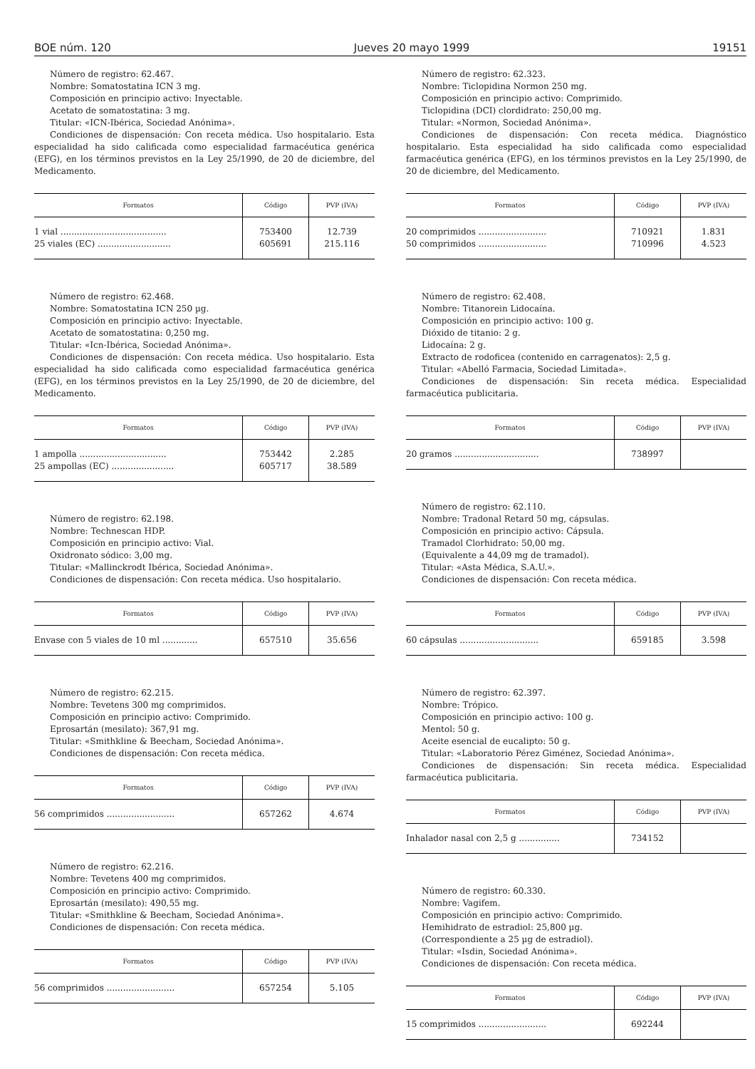BOE núm. 120 Jueves 20 mayo 1999 19151
Número de registro: 62.467.
Nombre: Somatostatina ICN 3 mg.
Composición en principio activo: Inyectable.
Acetato de somatostatina: 3 mg.
Titular: «ICN-Ibérica, Sociedad Anónima».
Condiciones de dispensación: Con receta médica. Uso hospitalario. Esta especialidad ha sido calificada como especialidad farmacéutica genérica (EFG), en los términos previstos en la Ley 25/1990, de 20 de diciembre, del Medicamento.
| Formatos | Código | PVP (IVA) |
| --- | --- | --- |
| 1 vial ....................................... 25 viales (EC) ........................... | 753400 605691 | 12.739 215.116 |
Número de registro: 62.468.
Nombre: Somatostatina ICN 250 µg.
Composición en principio activo: Inyectable.
Acetato de somatostatina: 0,250 mg.
Titular: «Icn-Ibérica, Sociedad Anónima».
Condiciones de dispensación: Con receta médica. Uso hospitalario. Esta especialidad ha sido calificada como especialidad farmacéutica genérica (EFG), en los términos previstos en la Ley 25/1990, de 20 de diciembre, del Medicamento.
| Formatos | Código | PVP (IVA) |
| --- | --- | --- |
| 1 ampolla ................................ 25 ampollas (EC) ....................... | 753442 605717 | 2.285 38.589 |
Número de registro: 62.198.
Nombre: Technescan HDP.
Composición en principio activo: Vial.
Oxidronato sódico: 3,00 mg.
Titular: «Mallinckrodt Ibérica, Sociedad Anónima».
Condiciones de dispensación: Con receta médica. Uso hospitalario.
| Formatos | Código | PVP (IVA) |
| --- | --- | --- |
| Envase con 5 viales de 10 ml ............. | 657510 | 35.656 |
Número de registro: 62.215.
Nombre: Tevetens 300 mg comprimidos.
Composición en principio activo: Comprimido.
Eprosartán (mesilato): 367,91 mg.
Titular: «Smithkline & Beecham, Sociedad Anónima».
Condiciones de dispensación: Con receta médica.
| Formatos | Código | PVP (IVA) |
| --- | --- | --- |
| 56 comprimidos ......................... | 657262 | 4.674 |
Número de registro: 62.216.
Nombre: Tevetens 400 mg comprimidos.
Composición en principio activo: Comprimido.
Eprosartán (mesilato): 490,55 mg.
Titular: «Smithkline & Beecham, Sociedad Anónima».
Condiciones de dispensación: Con receta médica.
| Formatos | Código | PVP (IVA) |
| --- | --- | --- |
| 56 comprimidos ......................... | 657254 | 5.105 |
Número de registro: 62.323.
Nombre: Ticlopidina Normon 250 mg.
Composición en principio activo: Comprimido.
Ticlopidina (DCI) clordidrato: 250,00 mg.
Titular: «Normon, Sociedad Anónima».
Condiciones de dispensación: Con receta médica. Diagnóstico hospitalario. Esta especialidad ha sido calificada como especialidad farmacéutica genérica (EFG), en los términos previstos en la Ley 25/1990, de 20 de diciembre, del Medicamento.
| Formatos | Código | PVP (IVA) |
| --- | --- | --- |
| 20 comprimidos ......................... 50 comprimidos ......................... | 710921 710996 | 1.831 4.523 |
Número de registro: 62.408.
Nombre: Titanorein Lidocaína.
Composición en principio activo: 100 g.
Dióxido de titanio: 2 g.
Lidocaína: 2 g.
Extracto de rodoficea (contenido en carragenatos): 2,5 g.
Titular: «Abelló Farmacia, Sociedad Limitada».
Condiciones de dispensación: Sin receta médica. Especialidad farmacéutica publicitaria.
| Formatos | Código | PVP (IVA) |
| --- | --- | --- |
| 20 gramos ............................... | 738997 | |
Número de registro: 62.110.
Nombre: Tradonal Retard 50 mg, cápsulas.
Composición en principio activo: Cápsula.
Tramadol Clorhidrato: 50,00 mg.
(Equivalente a 44,09 mg de tramadol).
Titular: «Asta Médica, S.A.U.».
Condiciones de dispensación: Con receta médica.
| Formatos | Código | PVP (IVA) |
| --- | --- | --- |
| 60 cápsulas ............................. | 659185 | 3.598 |
Número de registro: 62.397.
Nombre: Trópico.
Composición en principio activo: 100 g.
Mentol: 50 g.
Aceite esencial de eucalipto: 50 g.
Titular: «Laboratorio Pérez Giménez, Sociedad Anónima».
Condiciones de dispensación: Sin receta médica. Especialidad farmacéutica publicitaria.
| Formatos | Código | PVP (IVA) |
| --- | --- | --- |
| Inhalador nasal con 2,5 g ............... | 734152 | |
Número de registro: 60.330.
Nombre: Vagifem.
Composición en principio activo: Comprimido.
Hemihidrato de estradiol: 25,800 µg.
(Correspondiente a 25 µg de estradiol).
Titular: «Isdin, Sociedad Anónima».
Condiciones de dispensación: Con receta médica.
| Formatos | Código | PVP (IVA) |
| --- | --- | --- |
| 15 comprimidos ......................... | 692244 | |